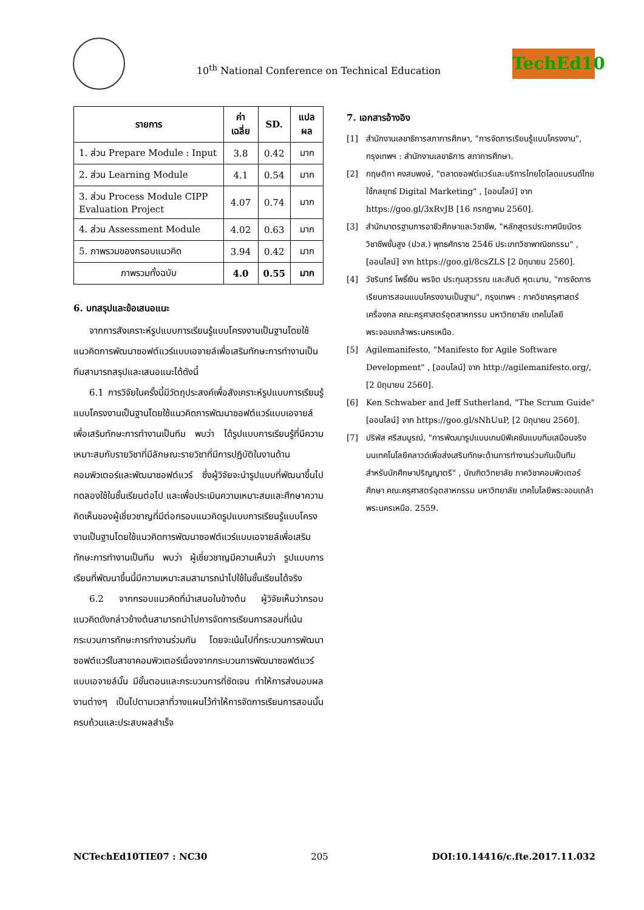10<sup>th</sup> National Conference on Technical Education
TechEd10
| รายการ | ค่าเฉลี่ย | SD. | แปลผล |
| --- | --- | --- | --- |
| 1. ส่วน Prepare Module : Input | 3.8 | 0.42 | มาก |
| 2. ส่วน Learning Module | 4.1 | 0.54 | มาก |
| 3. ส่วน Process Module CIPP Evaluation Project | 4.07 | 0.74 | มาก |
| 4. ส่วน Assessment Module | 4.02 | 0.63 | มาก |
| 5. ภาพรวมของกรอบแนวคิด | 3.94 | 0.42 | มาก |
| ภาพรวมทั้งฉบับ | 4.0 | 0.55 | มาก |
6. บทสรุปและข้อเสนอแนะ
จากการสังเคราะห์รูปแบบการเรียนรู้แบบโครงงานเป็นฐานโดยใช้แนวคิดการพัฒนาซอฟต์แวร์แบบเอจายล์เพื่อเสริมทักษะการทำงานเป็นทีมสามารถสรุปและเสนอแนะได้ดังนี้
6.1 การวิจัยในครั้งนี้มีวัตถุประสงค์เพื่อสังเคราะห์รูปแบบการเรียนรู้แบบโครงงานเป็นฐานโดยใช้แนวคิดการพัฒนาซอฟต์แวร์แบบเอจายล์เพื่อเสริมทักษะการทำงานเป็นทีม พบว่า ได้รูปแบบการเรียนรู้ที่มีความเหมาะสมกับรายวิชาที่มีลักษณะรายวิชาที่มีการปฏิบัติในงานด้านคอมพิวเตอร์และพัฒนาซอฟต์แวร์ ซึ่งผู้วิจัยจะนำรูปแบบที่พัฒนาขึ้นไปทดลองใช้ในชั้นเรียนต่อไป และเพื่อประเมินความเหมาะสมและศึกษาความคิดเห็นของผู้เชี่ยวชาญที่มีต่อกรอบแนวคิดรูปแบบการเรียนรู้แบบโครงงานเป็นฐานโดยใช้แนวคิดการพัฒนาซอฟต์แวร์แบบเอจายล์เพื่อเสริมทักษะการทำงานเป็นทีม พบว่า ผู้เชี่ยวชาญมีความเห็นว่า รูปแบบการเรียนที่พัฒนาขึ้นนี้มีความเหมาะสมสามารถนำไปใช้ในชั้นเรียนได้จริง
6.2 จากกรอบแนวคิดที่นำเสนอในข้างต้น ผู้วิจัยเห็นว่ากรอบแนวคิดดังกล่าวข้างต้นสามารถนำไปการจัดการเรียนการสอนที่เน้นกระบวนการทักษะการทำงานร่วมกัน โดยจะเน้นไปที่กระบวนการพัฒนาซอฟต์แวร์ในสาขาคอมพิวเตอร์เนื่องจากกระบวนการพัฒนาซอฟต์แวร์แบบเอจายล์นั้น มีขั้นตอนและกระบวนการที่ชัดเจน ทำให้การส่งมอบผลงานต่างๆ เป็นไปตามเวลาที่วางแผนไว้ทำให้การจัดการเรียนการสอนนั้นครบถ้วนและประสบผลสำเร็จ
7. เอกสารอ้างอิง
[1] สำนักงานเลขาธิการสภาการศึกษา, "การจัดการเรียนรู้แบบโครงงาน", กรุงเทพฯ : สำนักงานเลขาธิการ สภาการศึกษา.
[2] กฤษติกา คงสมพงษ์, "ตลาดซอฟต์แวร์และบริการไทยโตโลดแบรนด์ไทยใช้กลยุทธ์ Digital Marketing" , [ออนไลน์] จาก https://goo.gl/3xRvJB [16 กรกฎาคม 2560].
[3] สำนักมาตรฐานการอาชีวศึกษาและวิชาชีพ, "หลักสูตรประกาศนียบัตรวิชาชีพชั้นสูง (ปวส.) พุทธศักราช 2546 ประเภทวิชาพาณิชกรรม" , [ออนไลน์] จาก https://goo.gl/8csZLS [2 มิถุนายน 2560].
[4] วัชรินทร์ โพธิ์เงิน พรจิต ประทุมสุวรรณ และสันติ หุตะมาน, "การจัดการเรียนการสอนแบบโครงงานเป็นฐาน", กรุงเทพฯ : ภาควิชาครุศาสตร์เครื่องกล คณะครุศาสตร์อุตสาหกรรม มหาวิทยาลัย เทคโนโลยีพระจอมเกล้าพระนครเหนือ.
[5] Agilemanifesto, "Manifesto for Agile Software Development" , [ออนไลน์] จาก http://agilemanifesto.org/, [2 มิถุนายน 2560].
[6] Ken Schwaber and Jeff Sutherland, "The Scrum Guide" [ออนไลน์] จาก https://goo.gl/sNhUuP, [2 มิถุนายน 2560].
[7] ปริพัส ศรีสมบูรณ์, "การพัฒนารูปแบบเกมมิฟิเคชันแบบทีมเสมือนจริงบนเทคโนโลยีคลาวด์เพื่อส่งเสริมทักษะด้านการทำงานร่วมกันเป็นทีมสำหรับนักศึกษาปริญญาตรี" , บัณฑิตวิทยาลัย ภาควิชาคอมพิวเตอร์ศึกษา คณะครุศาสตร์อุตสาหกรรม มหาวิทยาลัย เทคโนโลยีพระจอมเกล้าพระนครเหนือ. 2559.
NCTechEd10TIE07 : NC30 205 DOI:10.14416/c.fte.2017.11.032